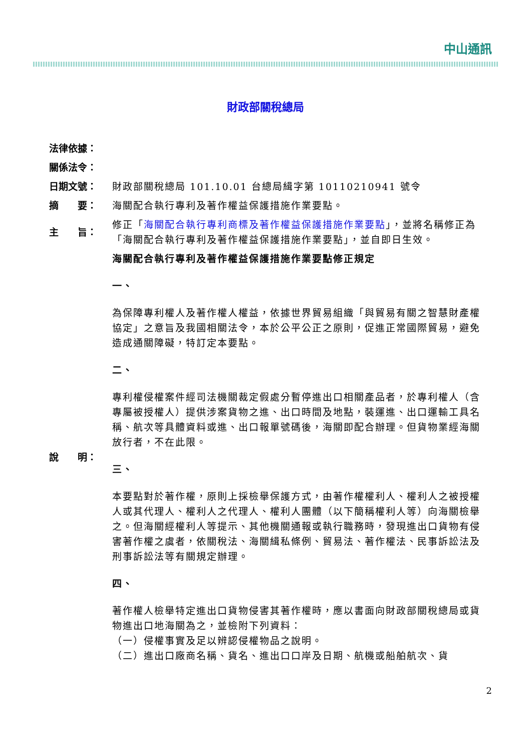中山通訊
財政部關稅總局
| 法律依據： | |
| 關係法令： | |
| 日期文號： | 財政部關稅總局 101.10.01 台總局緝字第 10110210941 號令 |
| 摘 要： | 海關配合執行專利及著作權益保護措施作業要點。 |
| 主 旨： | 修正「 海關配合執行專利商標及著作權益保護措施作業要點 」，並將名稱修正為「海關配合執行專利及著作權益保護措施作業要點」，並自即日生效。 |
| 說 明： | 海關配合執行專利及著作權益保護措施作業要點修正規定 一、 為保障專利權人及著作權人權益，依據世界貿易組織「與貿易有關之智慧財產權協定」之意旨及我國相關法令，本於公平公正之原則，促進正常國際貿易，避免造成通關障礙，特訂定本要點。 二、 專利權侵權案件經司法機關裁定假處分暫停進出口相關產品者，於專利權人（含專屬被授權人）提供涉案貨物之進、出口時間及地點，裝運進、出口運輸工具名稱、航次等具體資料或進、出口報單號碼後，海關即配合辦理。但貨物業經海關放行者，不在此限。 三、 本要點對於著作權，原則上採檢舉保護方式，由著作權權利人、權利人之被授權人或其代理人、權利人之代理人、權利人團體（以下簡稱權利人等）向海關檢舉之。但海關經權利人等提示、其他機關通報或執行職務時，發現進出口貨物有侵害著作權之虞者，依關稅法、海關緝私條例、貿易法、著作權法、民事訴訟法及刑事訴訟法等有關規定辦理。 四、 著作權人檢舉特定進出口貨物侵害其著作權時，應以書面向財政部關稅總局或貨物進出口地海關為之，並檢附下列資料： （一）侵權事實及足以辨認侵權物品之說明。 （二）進出口廠商名稱、貨名、進出口口岸及日期、航機或船舶航次、貨 |
2